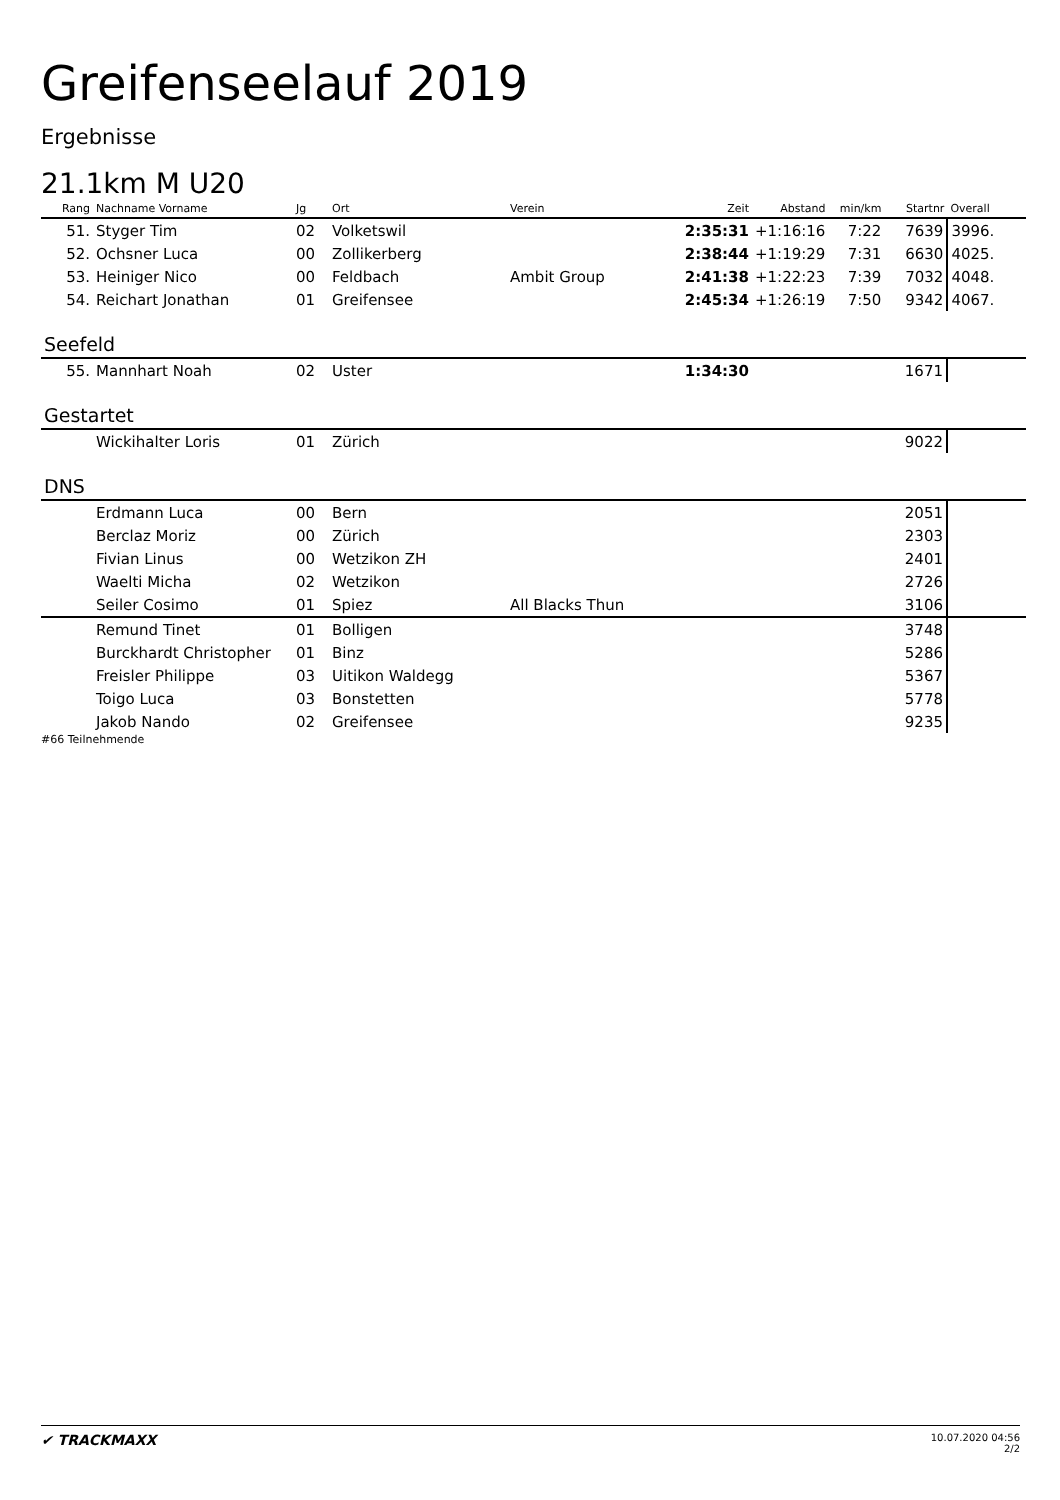Greifenseelauf 2019
Ergebnisse
21.1km M U20
| Rang | Nachname Vorname | Jg | Ort | Verein | Zeit | Abstand | min/km | Startnr | Overall |
| --- | --- | --- | --- | --- | --- | --- | --- | --- | --- |
| 51. | Styger Tim | 02 | Volketswil | | 2:35:31 | +1:16:16 | 7:22 | 7639 | 3996. |
| 52. | Ochsner Luca | 00 | Zollikerberg | | 2:38:44 | +1:19:29 | 7:31 | 6630 | 4025. |
| 53. | Heiniger Nico | 00 | Feldbach | Ambit Group | 2:41:38 | +1:22:23 | 7:39 | 7032 | 4048. |
| 54. | Reichart Jonathan | 01 | Greifensee | | 2:45:34 | +1:26:19 | 7:50 | 9342 | 4067. |
Seefeld
| 55. | Mannhart Noah | 02 | Uster | | 1:34:30 | | | 1671 | |
Gestartet
| | Wickihalter Loris | 01 | Zürich | | | | | 9022 | |
DNS
| | Erdmann Luca | 00 | Bern | | | | | 2051 | |
| | Berclaz Moriz | 00 | Zürich | | | | | 2303 | |
| | Fivian Linus | 00 | Wetzikon ZH | | | | | 2401 | |
| | Waelti Micha | 02 | Wetzikon | | | | | 2726 | |
| | Seiler Cosimo | 01 | Spiez | All Blacks Thun | | | | 3106 | |
| | Remund Tinet | 01 | Bolligen | | | | | 3748 | |
| | Burckhardt Christopher | 01 | Binz | | | | | 5286 | |
| | Freisler Philippe | 03 | Uitikon Waldegg | | | | | 5367 | |
| | Toigo Luca | 03 | Bonstetten | | | | | 5778 | |
| | Jakob Nando | 02 | Greifensee | | | | | 9235 | |
#66 Teilnehmende
✔ TRACKMAXX
10.07.2020 04:56
2/2